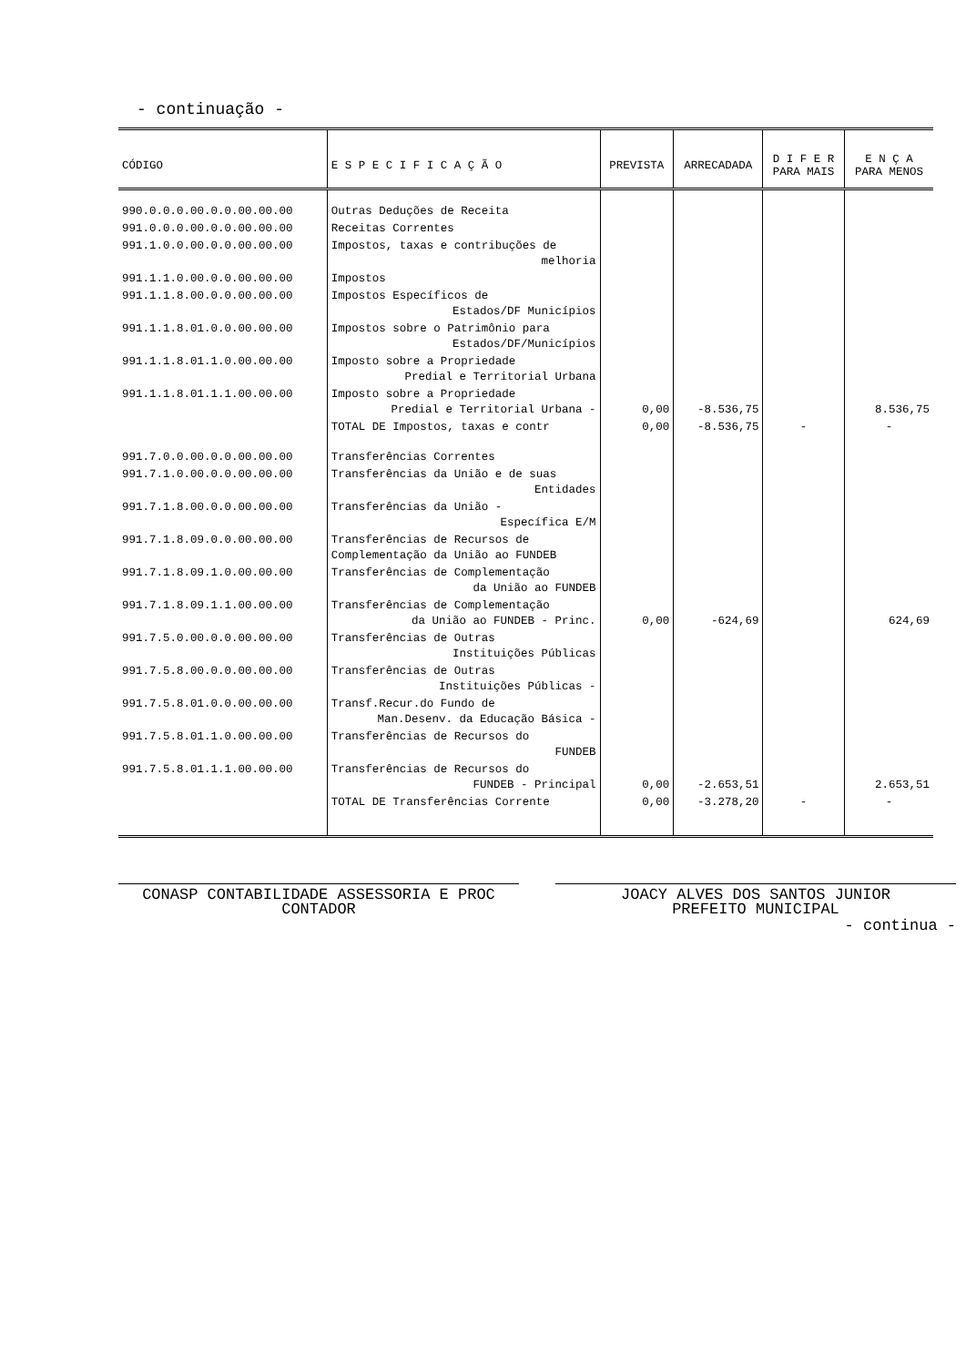- continuação -
| CÓDIGO | E S P E C I F I C A Ç Ã O | PREVISTA | ARRECADADA | D I F E R PARA MAIS | E N Ç A PARA MENOS |
| --- | --- | --- | --- | --- | --- |
| 990.0.0.0.00.0.0.00.00.00 | Outras Deduções de Receita | | | | |
| 991.0.0.0.00.0.0.00.00.00 | Receitas Correntes | | | | |
| 991.1.0.0.00.0.0.00.00.00 | Impostos, taxas e contribuções de melhoria | | | | |
| 991.1.1.0.00.0.0.00.00.00 | Impostos | | | | |
| 991.1.1.8.00.0.0.00.00.00 | Impostos Específicos de Estados/DF Municípios | | | | |
| 991.1.1.8.01.0.0.00.00.00 | Impostos sobre o Patrimônio para Estados/DF/Municípios | | | | |
| 991.1.1.8.01.1.0.00.00.00 | Imposto sobre a Propriedade Predial e Territorial Urbana | | | | |
| 991.1.1.8.01.1.1.00.00.00 | Imposto sobre a Propriedade Predial e Territorial Urbana - | 0,00 | -8.536,75 | | 8.536,75 |
| | TOTAL DE Impostos, taxas e contr | 0,00 | -8.536,75 | - | - |
| 991.7.0.0.00.0.0.00.00.00 | Transferências Correntes | | | | |
| 991.7.1.0.00.0.0.00.00.00 | Transferências da União e de suas Entidades | | | | |
| 991.7.1.8.00.0.0.00.00.00 | Transferências da União - Específica E/M | | | | |
| 991.7.1.8.09.0.0.00.00.00 | Transferências de Recursos de Complementação da União ao FUNDEB | | | | |
| 991.7.1.8.09.1.0.00.00.00 | Transferências de Complementação da União ao FUNDEB | | | | |
| 991.7.1.8.09.1.1.00.00.00 | Transferências de Complementação da União ao FUNDEB - Princ. | 0,00 | -624,69 | | 624,69 |
| 991.7.5.0.00.0.0.00.00.00 | Transferências de Outras Instituições Públicas | | | | |
| 991.7.5.8.00.0.0.00.00.00 | Transferências de Outras Instituições Públicas - | | | | |
| 991.7.5.8.01.0.0.00.00.00 | Transf.Recur.do Fundo de Man.Desenv. da Educação Básica - | | | | |
| 991.7.5.8.01.1.0.00.00.00 | Transferências de Recursos do FUNDEB | | | | |
| 991.7.5.8.01.1.1.00.00.00 | Transferências de Recursos do FUNDEB - Principal | 0,00 | -2.653,51 | | 2.653,51 |
| | TOTAL DE Transferências Corrente | 0,00 | -3.278,20 | - | - |
CONASP CONTABILIDADE ASSESSORIA E PROC
CONTADOR
JOACY ALVES DOS SANTOS JUNIOR
PREFEITO MUNICIPAL
- continua -